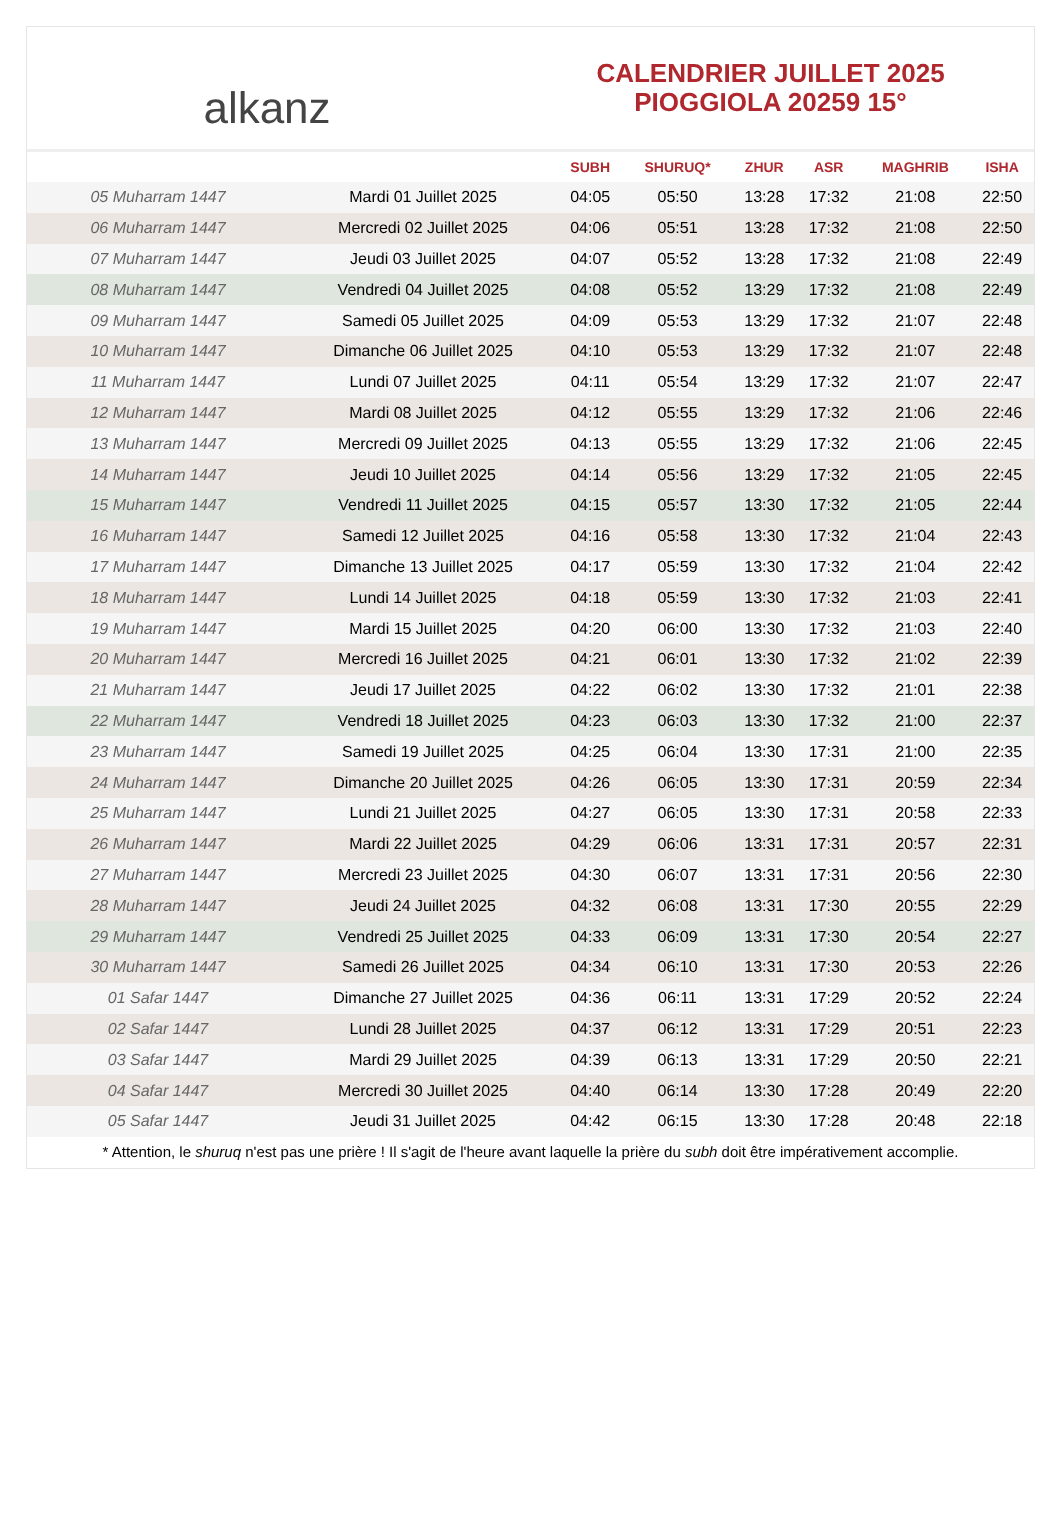alkanz
CALENDRIER JUILLET 2025
PIOGGIOLA 20259 15°
| | | SUBH | SHURUQ* | ZHUR | ASR | MAGHRIB | ISHA |
| --- | --- | --- | --- | --- | --- | --- | --- |
| 05 Muharram 1447 | Mardi 01 Juillet 2025 | 04:05 | 05:50 | 13:28 | 17:32 | 21:08 | 22:50 |
| 06 Muharram 1447 | Mercredi 02 Juillet 2025 | 04:06 | 05:51 | 13:28 | 17:32 | 21:08 | 22:50 |
| 07 Muharram 1447 | Jeudi 03 Juillet 2025 | 04:07 | 05:52 | 13:28 | 17:32 | 21:08 | 22:49 |
| 08 Muharram 1447 | Vendredi 04 Juillet 2025 | 04:08 | 05:52 | 13:29 | 17:32 | 21:08 | 22:49 |
| 09 Muharram 1447 | Samedi 05 Juillet 2025 | 04:09 | 05:53 | 13:29 | 17:32 | 21:07 | 22:48 |
| 10 Muharram 1447 | Dimanche 06 Juillet 2025 | 04:10 | 05:53 | 13:29 | 17:32 | 21:07 | 22:48 |
| 11 Muharram 1447 | Lundi 07 Juillet 2025 | 04:11 | 05:54 | 13:29 | 17:32 | 21:07 | 22:47 |
| 12 Muharram 1447 | Mardi 08 Juillet 2025 | 04:12 | 05:55 | 13:29 | 17:32 | 21:06 | 22:46 |
| 13 Muharram 1447 | Mercredi 09 Juillet 2025 | 04:13 | 05:55 | 13:29 | 17:32 | 21:06 | 22:45 |
| 14 Muharram 1447 | Jeudi 10 Juillet 2025 | 04:14 | 05:56 | 13:29 | 17:32 | 21:05 | 22:45 |
| 15 Muharram 1447 | Vendredi 11 Juillet 2025 | 04:15 | 05:57 | 13:30 | 17:32 | 21:05 | 22:44 |
| 16 Muharram 1447 | Samedi 12 Juillet 2025 | 04:16 | 05:58 | 13:30 | 17:32 | 21:04 | 22:43 |
| 17 Muharram 1447 | Dimanche 13 Juillet 2025 | 04:17 | 05:59 | 13:30 | 17:32 | 21:04 | 22:42 |
| 18 Muharram 1447 | Lundi 14 Juillet 2025 | 04:18 | 05:59 | 13:30 | 17:32 | 21:03 | 22:41 |
| 19 Muharram 1447 | Mardi 15 Juillet 2025 | 04:20 | 06:00 | 13:30 | 17:32 | 21:03 | 22:40 |
| 20 Muharram 1447 | Mercredi 16 Juillet 2025 | 04:21 | 06:01 | 13:30 | 17:32 | 21:02 | 22:39 |
| 21 Muharram 1447 | Jeudi 17 Juillet 2025 | 04:22 | 06:02 | 13:30 | 17:32 | 21:01 | 22:38 |
| 22 Muharram 1447 | Vendredi 18 Juillet 2025 | 04:23 | 06:03 | 13:30 | 17:32 | 21:00 | 22:37 |
| 23 Muharram 1447 | Samedi 19 Juillet 2025 | 04:25 | 06:04 | 13:30 | 17:31 | 21:00 | 22:35 |
| 24 Muharram 1447 | Dimanche 20 Juillet 2025 | 04:26 | 06:05 | 13:30 | 17:31 | 20:59 | 22:34 |
| 25 Muharram 1447 | Lundi 21 Juillet 2025 | 04:27 | 06:05 | 13:30 | 17:31 | 20:58 | 22:33 |
| 26 Muharram 1447 | Mardi 22 Juillet 2025 | 04:29 | 06:06 | 13:31 | 17:31 | 20:57 | 22:31 |
| 27 Muharram 1447 | Mercredi 23 Juillet 2025 | 04:30 | 06:07 | 13:31 | 17:31 | 20:56 | 22:30 |
| 28 Muharram 1447 | Jeudi 24 Juillet 2025 | 04:32 | 06:08 | 13:31 | 17:30 | 20:55 | 22:29 |
| 29 Muharram 1447 | Vendredi 25 Juillet 2025 | 04:33 | 06:09 | 13:31 | 17:30 | 20:54 | 22:27 |
| 30 Muharram 1447 | Samedi 26 Juillet 2025 | 04:34 | 06:10 | 13:31 | 17:30 | 20:53 | 22:26 |
| 01 Safar 1447 | Dimanche 27 Juillet 2025 | 04:36 | 06:11 | 13:31 | 17:29 | 20:52 | 22:24 |
| 02 Safar 1447 | Lundi 28 Juillet 2025 | 04:37 | 06:12 | 13:31 | 17:29 | 20:51 | 22:23 |
| 03 Safar 1447 | Mardi 29 Juillet 2025 | 04:39 | 06:13 | 13:31 | 17:29 | 20:50 | 22:21 |
| 04 Safar 1447 | Mercredi 30 Juillet 2025 | 04:40 | 06:14 | 13:30 | 17:28 | 20:49 | 22:20 |
| 05 Safar 1447 | Jeudi 31 Juillet 2025 | 04:42 | 06:15 | 13:30 | 17:28 | 20:48 | 22:18 |
* Attention, le shuruq n'est pas une prière ! Il s'agit de l'heure avant laquelle la prière du subh doit être impérativement accomplie.